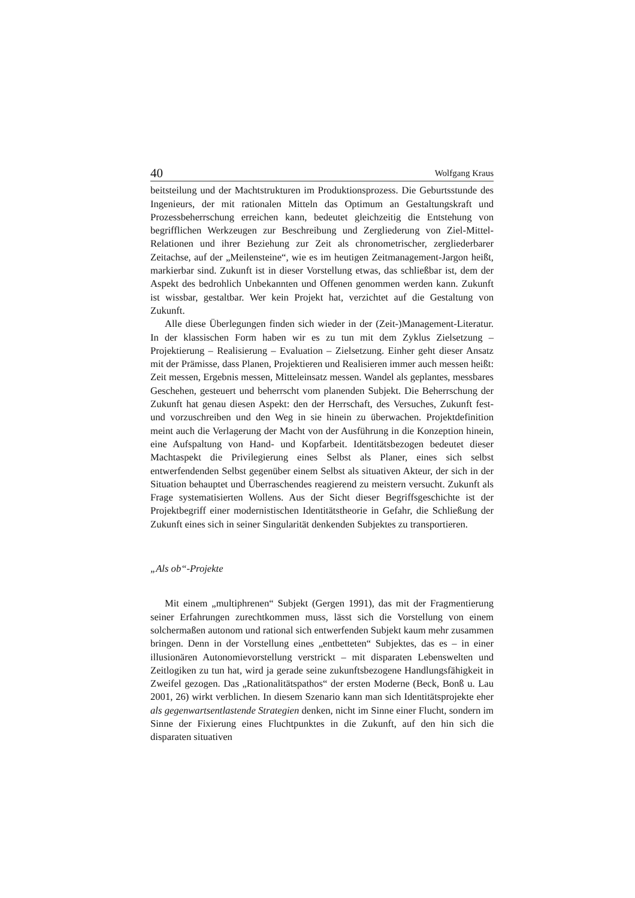40 Wolfgang Kraus
beitsteilung und der Machtstrukturen im Produktionsprozess. Die Geburtsstunde des Ingenieurs, der mit rationalen Mitteln das Optimum an Gestaltungskraft und Prozessbeherrschung erreichen kann, bedeutet gleichzeitig die Entstehung von begrifflichen Werkzeugen zur Beschreibung und Zergliederung von Ziel-Mittel-Relationen und ihrer Beziehung zur Zeit als chronometrischer, zergliederbarer Zeitachse, auf der „Meilensteine“, wie es im heutigen Zeitmanagement-Jargon heißt, markierbar sind. Zukunft ist in dieser Vorstellung etwas, das schließbar ist, dem der Aspekt des bedrohlich Unbekannten und Offenen genommen werden kann. Zukunft ist wissbar, gestaltbar. Wer kein Projekt hat, verzichtet auf die Gestaltung von Zukunft.
Alle diese Überlegungen finden sich wieder in der (Zeit-)Management-Literatur. In der klassischen Form haben wir es zu tun mit dem Zyklus Zielsetzung – Projektierung – Realisierung – Evaluation – Zielsetzung. Einher geht dieser Ansatz mit der Prämisse, dass Planen, Projektieren und Realisieren immer auch messen heißt: Zeit messen, Ergebnis messen, Mitteleinsatz messen. Wandel als geplantes, messbares Geschehen, gesteuert und beherrscht vom planenden Subjekt. Die Beherrschung der Zukunft hat genau diesen Aspekt: den der Herrschaft, des Versuches, Zukunft fest- und vorzuschreiben und den Weg in sie hinein zu überwachen. Projektdefinition meint auch die Verlagerung der Macht von der Ausführung in die Konzeption hinein, eine Aufspaltung von Hand- und Kopfarbeit. Identitätsbezogen bedeutet dieser Machtaspekt die Privilegierung eines Selbst als Planer, eines sich selbst entwerfendenden Selbst gegenüber einem Selbst als situativen Akteur, der sich in der Situation behauptet und Überraschendes reagierend zu meistern versucht. Zukunft als Frage systematisierten Wollens. Aus der Sicht dieser Begriffsgeschichte ist der Projektbegriff einer modernistischen Identitätstheorie in Gefahr, die Schließung der Zukunft eines sich in seiner Singularität denkenden Subjektes zu transportieren.
„Als ob“-Projekte
Mit einem „multiphrenen“ Subjekt (Gergen 1991), das mit der Fragmentierung seiner Erfahrungen zurechtkommen muss, lässt sich die Vorstellung von einem solchermaßen autonom und rational sich entwerfenden Subjekt kaum mehr zusammen bringen. Denn in der Vorstellung eines „entbetteten“ Subjektes, das es – in einer illusionären Autonomievorstellung verstrickt – mit disparaten Lebenswelten und Zeitlogiken zu tun hat, wird ja gerade seine zukunftsbezogene Handlungsfähigkeit in Zweifel gezogen. Das „Rationalitätspathos“ der ersten Moderne (Beck, Bonß u. Lau 2001, 26) wirkt verblichen. In diesem Szenario kann man sich Identitätsprojekte eher als gegenwartsentlastende Strategien denken, nicht im Sinne einer Flucht, sondern im Sinne der Fixierung eines Fluchtpunktes in die Zukunft, auf den hin sich die disparaten situativen